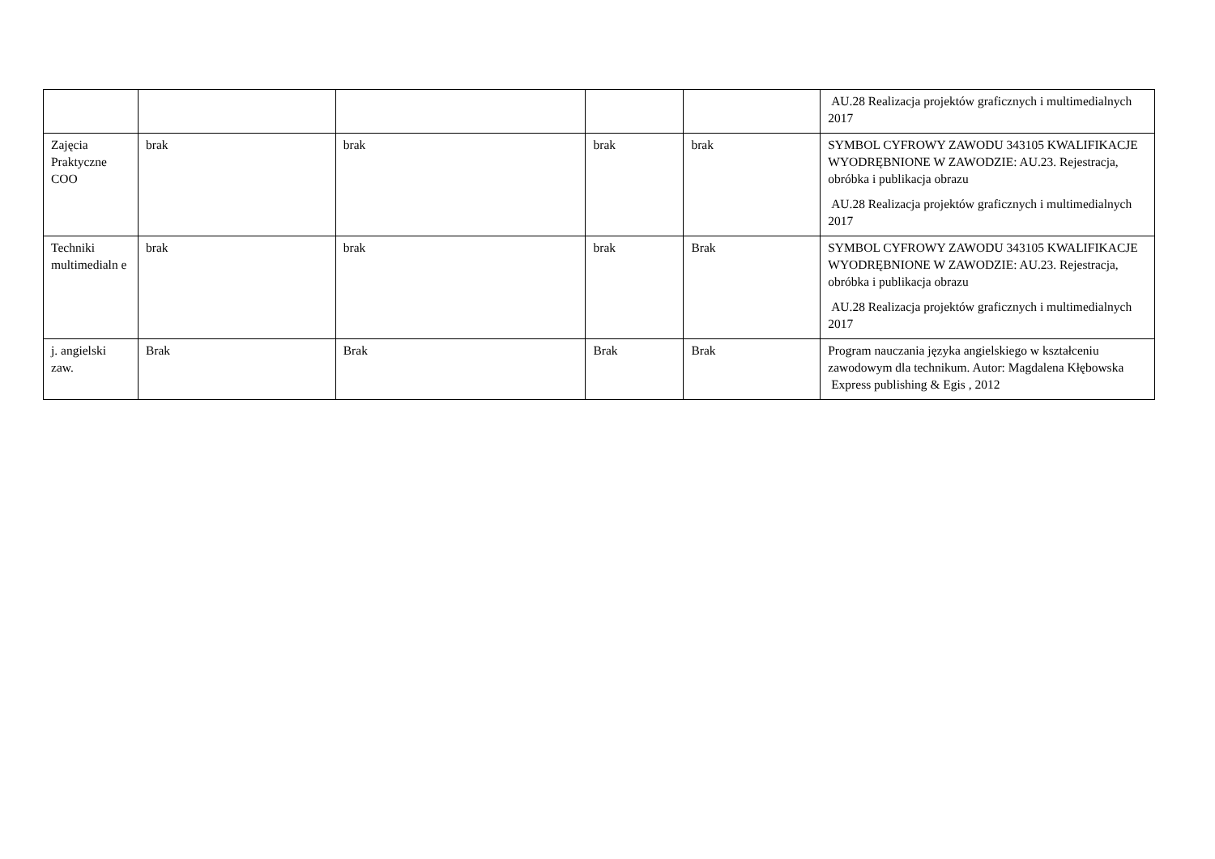| | | | | | AU.28 Realizacja projektów graficznych i multimedialnych 2017 |
| Zajęcia Praktyczne COO | brak | brak | brak | brak | SYMBOL CYFROWY ZAWODU 343105 KWALIFIKACJE WYODRĘBNIONE W ZAWODZIE: AU.23. Rejestracja, obróbka i publikacja obrazu AU.28 Realizacja projektów graficznych i multimedialnych 2017 |
| Techniki multimedialn e | brak | brak | brak | Brak | SYMBOL CYFROWY ZAWODU 343105 KWALIFIKACJE WYODRĘBNIONE W ZAWODZIE: AU.23. Rejestracja, obróbka i publikacja obrazu AU.28 Realizacja projektów graficznych i multimedialnych 2017 |
| j. angielski zaw. | Brak | Brak | Brak | Brak | Program nauczania języka angielskiego w kształceniu zawodowym dla technikum. Autor: Magdalena Kłębowska Express publishing & Egis , 2012 |